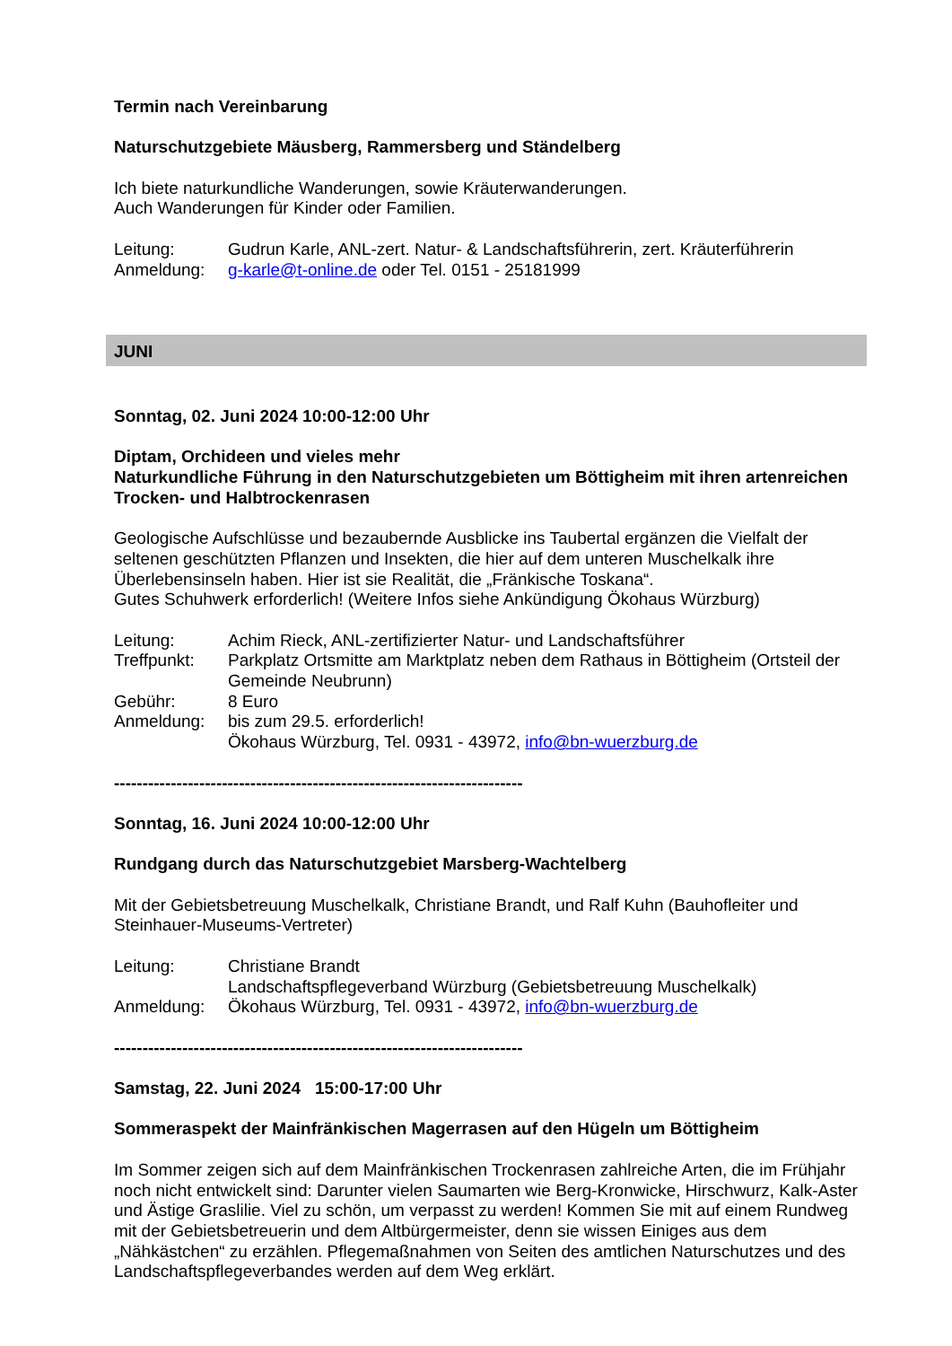Termin nach Vereinbarung
Naturschutzgebiete Mäusberg, Rammersberg und Ständelberg
Ich biete naturkundliche Wanderungen, sowie Kräuterwanderungen.
Auch Wanderungen für Kinder oder Familien.
| Leitung: | Gudrun Karle, ANL-zert. Natur- & Landschaftsführerin, zert. Kräuterführerin |
| Anmeldung: | g-karle@t-online.de oder Tel. 0151 - 25181999 |
JUNI
Sonntag, 02. Juni 2024 10:00-12:00 Uhr
Diptam, Orchideen und vieles mehr
Naturkundliche Führung in den Naturschutzgebieten um Böttigheim mit ihren artenreichen Trocken- und Halbtrockenrasen
Geologische Aufschlüsse und bezaubernde Ausblicke ins Taubertal ergänzen die Vielfalt der seltenen geschützten Pflanzen und Insekten, die hier auf dem unteren Muschelkalk ihre Überlebensinseln haben. Hier ist sie Realität, die „Fränkische Toskana“.
Gutes Schuhwerk erforderlich! (Weitere Infos siehe Ankündigung Ökohaus Würzburg)
| Leitung: | Achim Rieck, ANL-zertifizierter Natur- und Landschaftsführer |
| Treffpunkt: | Parkplatz Ortsmitte am Marktplatz neben dem Rathaus in Böttigheim (Ortsteil der Gemeinde Neubrunn) |
| Gebühr: | 8 Euro |
| Anmeldung: | bis zum 29.5. erforderlich! Ökohaus Würzburg, Tel. 0931 - 43972, info@bn-wuerzburg.de |
------------------------------------------------------------------------
Sonntag, 16. Juni 2024 10:00-12:00 Uhr
Rundgang durch das Naturschutzgebiet Marsberg-Wachtelberg
Mit der Gebietsbetreuung Muschelkalk, Christiane Brandt, und Ralf Kuhn (Bauhofleiter und Steinhauer-Museums-Vertreter)
| Leitung: | Christiane Brandt Landschaftspflegeverband Würzburg (Gebietsbetreuung Muschelkalk) |
| Anmeldung: | Ökohaus Würzburg, Tel. 0931 - 43972, info@bn-wuerzburg.de |
------------------------------------------------------------------------
Samstag, 22. Juni 2024 15:00-17:00 Uhr
Sommeraspekt der Mainfränkischen Magerrasen auf den Hügeln um Böttigheim
Im Sommer zeigen sich auf dem Mainfränkischen Trockenrasen zahlreiche Arten, die im Frühjahr noch nicht entwickelt sind: Darunter vielen Saumarten wie Berg-Kronwicke, Hirschwurz, Kalk-Aster und Ästige Graslilie. Viel zu schön, um verpasst zu werden! Kommen Sie mit auf einem Rundweg mit der Gebietsbetreuerin und dem Altbürgermeister, denn sie wissen Einiges aus dem „Nähkästchen“ zu erzählen. Pflegemaßnahmen von Seiten des amtlichen Naturschutzes und des Landschaftspflegeverbandes werden auf dem Weg erklärt.